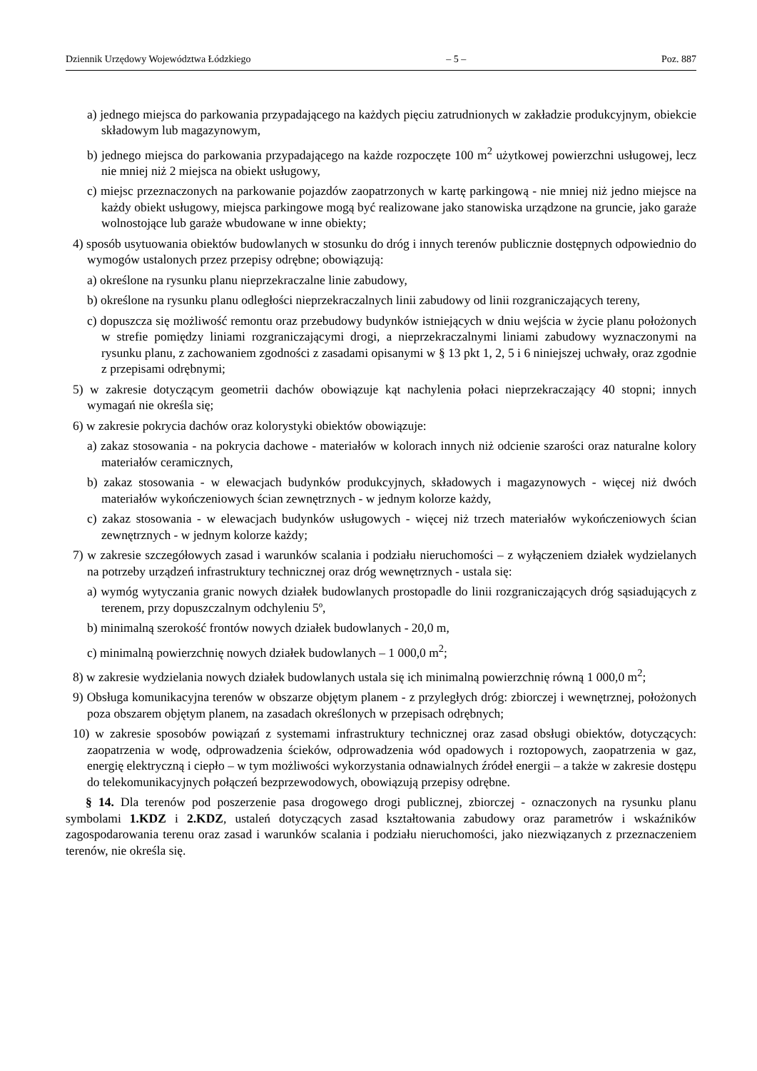Dziennik Urzędowy Województwa Łódzkiego – 5 – Poz. 887
a) jednego miejsca do parkowania przypadającego na każdych pięciu zatrudnionych w zakładzie produkcyjnym, obiekcie składowym lub magazynowym,
b) jednego miejsca do parkowania przypadającego na każde rozpoczęte 100 m<sup>2</sup> użytkowej powierzchni usługowej, lecz nie mniej niż 2 miejsca na obiekt usługowy,
c) miejsc przeznaczonych na parkowanie pojazdów zaopatrzonych w kartę parkingową - nie mniej niż jedno miejsce na każdy obiekt usługowy, miejsca parkingowe mogą być realizowane jako stanowiska urządzone na gruncie, jako garaże wolnostojące lub garaże wbudowane w inne obiekty;
4) sposób usytuowania obiektów budowlanych w stosunku do dróg i innych terenów publicznie dostępnych odpowiednio do wymogów ustalonych przez przepisy odrębne; obowiązują:
a) określone na rysunku planu nieprzekraczalne linie zabudowy,
b) określone na rysunku planu odległości nieprzekraczalnych linii zabudowy od linii rozgraniczających tereny,
c) dopuszcza się możliwość remontu oraz przebudowy budynków istniejących w dniu wejścia w życie planu położonych w strefie pomiędzy liniami rozgraniczającymi drogi, a nieprzekraczalnymi liniami zabudowy wyznaczonymi na rysunku planu, z zachowaniem zgodności z zasadami opisanymi w § 13 pkt 1, 2, 5 i 6 niniejszej uchwały, oraz zgodnie z przepisami odrębnymi;
5) w zakresie dotyczącym geometrii dachów obowiązuje kąt nachylenia połaci nieprzekraczający 40 stopni; innych wymagań nie określa się;
6) w zakresie pokrycia dachów oraz kolorystyki obiektów obowiązuje:
a) zakaz stosowania - na pokrycia dachowe - materiałów w kolorach innych niż odcienie szarości oraz naturalne kolory materiałów ceramicznych,
b) zakaz stosowania - w elewacjach budynków produkcyjnych, składowych i magazynowych - więcej niż dwóch materiałów wykończeniowych ścian zewnętrznych - w jednym kolorze każdy,
c) zakaz stosowania - w elewacjach budynków usługowych - więcej niż trzech materiałów wykończeniowych ścian zewnętrznych - w jednym kolorze każdy;
7) w zakresie szczegółowych zasad i warunków scalania i podziału nieruchomości – z wyłączeniem działek wydzielanych na potrzeby urządzeń infrastruktury technicznej oraz dróg wewnętrznych - ustala się:
a) wymóg wytyczania granic nowych działek budowlanych prostopadle do linii rozgraniczających dróg sąsiadujących z terenem, przy dopuszczalnym odchyleniu 5º,
b) minimalną szerokość frontów nowych działek budowlanych - 20,0 m,
c) minimalną powierzchnię nowych działek budowlanych – 1 000,0 m<sup>2</sup>;
8) w zakresie wydzielania nowych działek budowlanych ustala się ich minimalną powierzchnię równą 1 000,0 m<sup>2</sup>;
9) Obsługa komunikacyjna terenów w obszarze objętym planem - z przyległych dróg: zbiorczej i wewnętrznej, położonych poza obszarem objętym planem, na zasadach określonych w przepisach odrębnych;
10) w zakresie sposobów powiązań z systemami infrastruktury technicznej oraz zasad obsługi obiektów, dotyczących: zaopatrzenia w wodę, odprowadzenia ścieków, odprowadzenia wód opadowych i roztopowych, zaopatrzenia w gaz, energię elektryczną i ciepło – w tym możliwości wykorzystania odnawialnych źródeł energii – a także w zakresie dostępu do telekomunikacyjnych połączeń bezprzewodowych, obowiązują przepisy odrębne.
§ 14. Dla terenów pod poszerzenie pasa drogowego drogi publicznej, zbiorczej - oznaczonych na rysunku planu symbolami 1.KDZ i 2.KDZ, ustaleń dotyczących zasad kształtowania zabudowy oraz parametrów i wskaźników zagospodarowania terenu oraz zasad i warunków scalania i podziału nieruchomości, jako niezwiązanych z przeznaczeniem terenów, nie określa się.